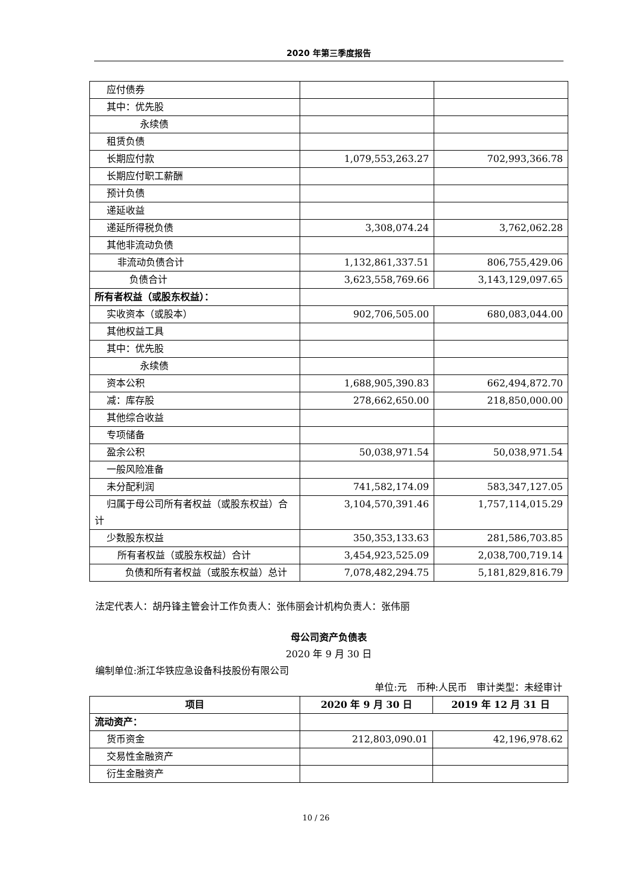2020 年第三季度报告
| 应付债券 | | |
| 其中：优先股 | | |
| 永续债 | | |
| 租赁负债 | | |
| 长期应付款 | 1,079,553,263.27 | 702,993,366.78 |
| 长期应付职工薪酬 | | |
| 预计负债 | | |
| 递延收益 | | |
| 递延所得税负债 | 3,308,074.24 | 3,762,062.28 |
| 其他非流动负债 | | |
| 非流动负债合计 | 1,132,861,337.51 | 806,755,429.06 |
| 负债合计 | 3,623,558,769.66 | 3,143,129,097.65 |
| 所有者权益（或股东权益）： | | |
| 实收资本（或股本） | 902,706,505.00 | 680,083,044.00 |
| 其他权益工具 | | |
| 其中：优先股 | | |
| 永续债 | | |
| 资本公积 | 1,688,905,390.83 | 662,494,872.70 |
| 减：库存股 | 278,662,650.00 | 218,850,000.00 |
| 其他综合收益 | | |
| 专项储备 | | |
| 盈余公积 | 50,038,971.54 | 50,038,971.54 |
| 一般风险准备 | | |
| 未分配利润 | 741,582,174.09 | 583,347,127.05 |
| 归属于母公司所有者权益（或股东权益）合计 | 3,104,570,391.46 | 1,757,114,015.29 |
| 少数股东权益 | 350,353,133.63 | 281,586,703.85 |
| 所有者权益（或股东权益）合计 | 3,454,923,525.09 | 2,038,700,719.14 |
| 负债和所有者权益（或股东权益）总计 | 7,078,482,294.75 | 5,181,829,816.79 |
法定代表人：胡丹锋主管会计工作负责人：张伟丽会计机构负责人：张伟丽
母公司资产负债表
2020 年 9 月 30 日
编制单位:浙江华铁应急设备科技股份有限公司
单位:元　币种:人民币　审计类型：未经审计
| 项目 | 2020 年 9 月 30 日 | 2019 年 12 月 31 日 |
| --- | --- | --- |
| 流动资产： | | |
| 货币资金 | 212,803,090.01 | 42,196,978.62 |
| 交易性金融资产 | | |
| 衍生金融资产 | | |
10 / 26